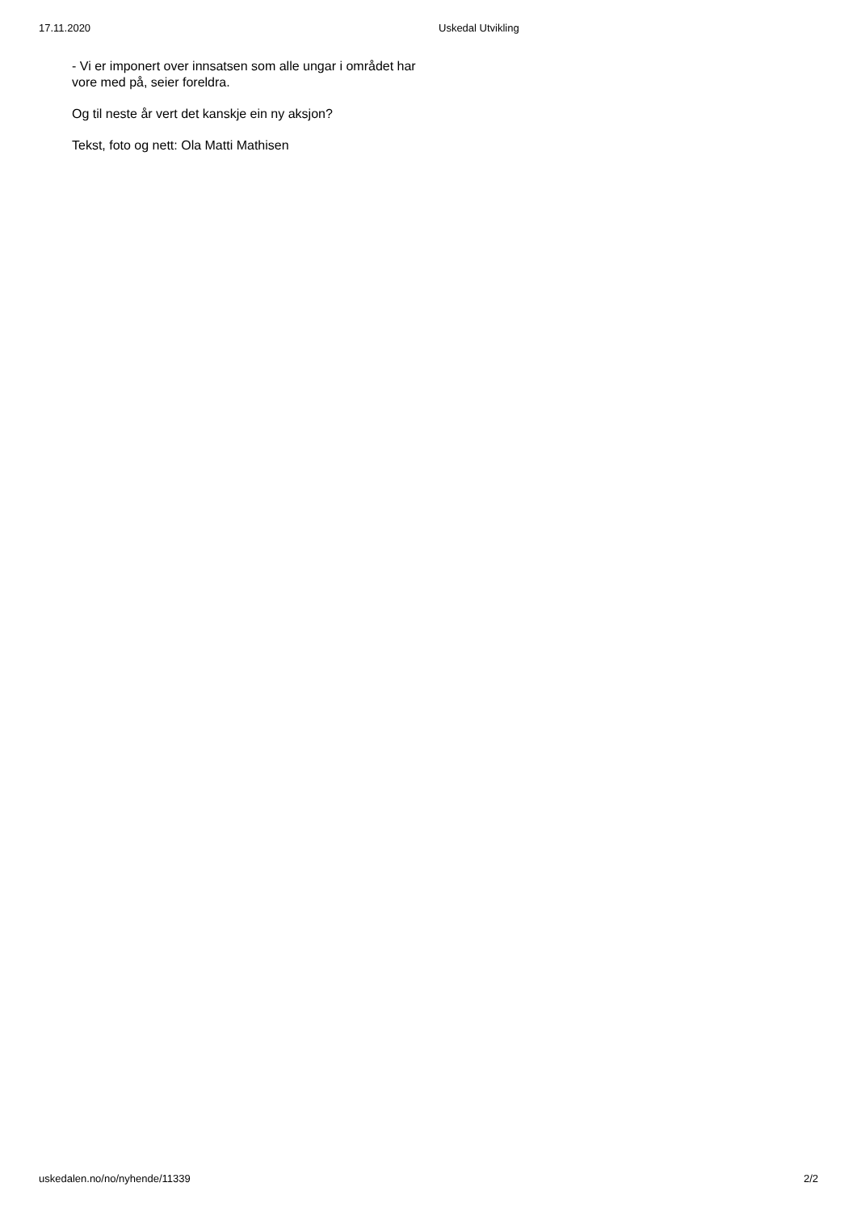17.11.2020 Uskedal Utvikling
- Vi er imponert over innsatsen som alle ungar i området har vore med på, seier foreldra.
Og til neste år vert det kanskje ein ny aksjon?
Tekst, foto og nett: Ola Matti Mathisen
uskedalen.no/no/nyhende/11339 2/2